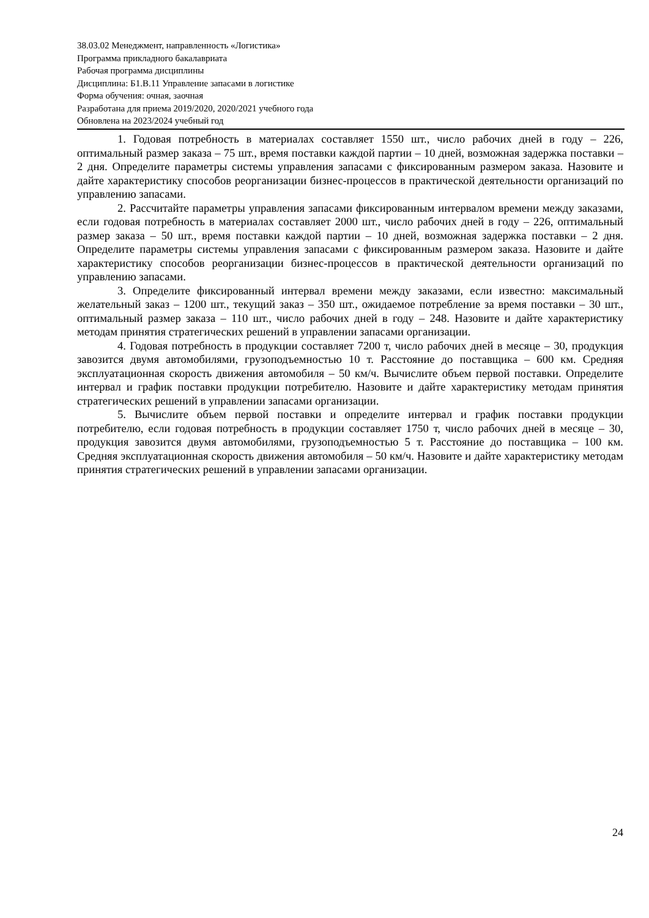38.03.02 Менеджмент, направленность «Логистика»
Программа прикладного бакалавриата
Рабочая программа дисциплины
Дисциплина: Б1.В.11 Управление запасами в логистике
Форма обучения: очная, заочная
Разработана для приема 2019/2020, 2020/2021 учебного года
Обновлена на 2023/2024 учебный год
1. Годовая потребность в материалах составляет 1550 шт., число рабочих дней в году – 226, оптимальный размер заказа – 75 шт., время поставки каждой партии – 10 дней, возможная задержка поставки – 2 дня. Определите параметры системы управления запасами с фиксированным размером заказа. Назовите и дайте характеристику способов реорганизации бизнес-процессов в практической деятельности организаций по управлению запасами.
2. Рассчитайте параметры управления запасами фиксированным интервалом времени между заказами, если годовая потребность в материалах составляет 2000 шт., число рабочих дней в году – 226, оптимальный размер заказа – 50 шт., время поставки каждой партии – 10 дней, возможная задержка поставки – 2 дня. Определите параметры системы управления запасами с фиксированным размером заказа. Назовите и дайте характеристику способов реорганизации бизнес-процессов в практической деятельности организаций по управлению запасами.
3. Определите фиксированный интервал времени между заказами, если известно: максимальный желательный заказ – 1200 шт., текущий заказ – 350 шт., ожидаемое потребление за время поставки – 30 шт., оптимальный размер заказа – 110 шт., число рабочих дней в году – 248. Назовите и дайте характеристику методам принятия стратегических решений в управлении запасами организации.
4. Годовая потребность в продукции составляет 7200 т, число рабочих дней в месяце – 30, продукция завозится двумя автомобилями, грузоподъемностью 10 т. Расстояние до поставщика – 600 км. Средняя эксплуатационная скорость движения автомобиля – 50 км/ч. Вычислите объем первой поставки. Определите интервал и график поставки продукции потребителю. Назовите и дайте характеристику методам принятия стратегических решений в управлении запасами организации.
5. Вычислите объем первой поставки и определите интервал и график поставки продукции потребителю, если годовая потребность в продукции составляет 1750 т, число рабочих дней в месяце – 30, продукция завозится двумя автомобилями, грузоподъемностью 5 т. Расстояние до поставщика – 100 км. Средняя эксплуатационная скорость движения автомобиля – 50 км/ч. Назовите и дайте характеристику методам принятия стратегических решений в управлении запасами организации.
24